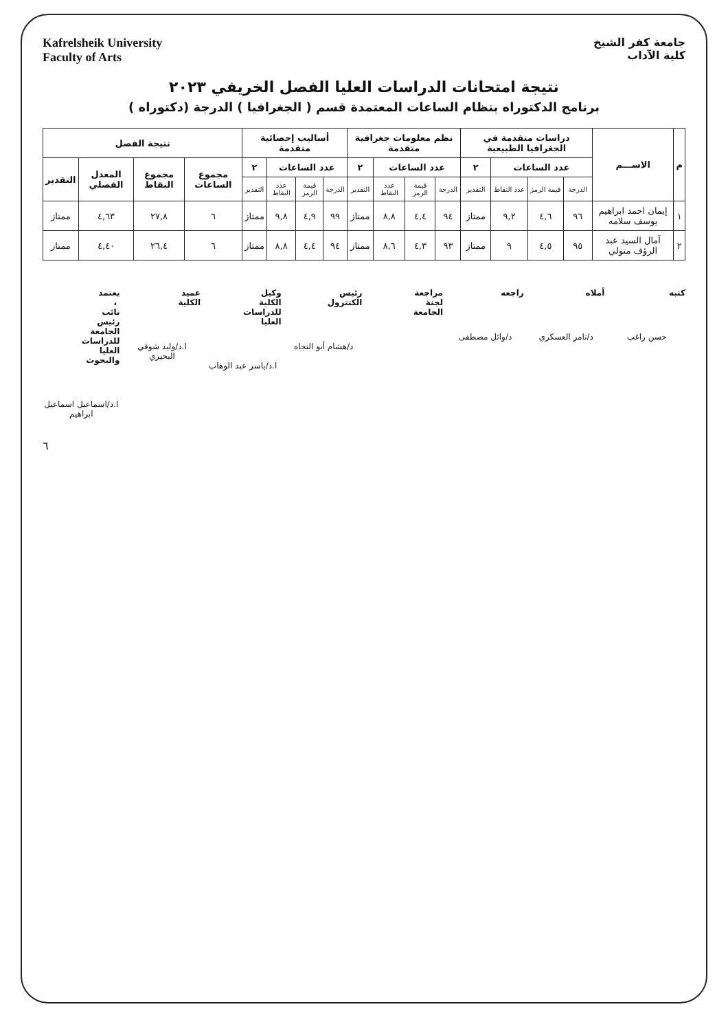جامعة كفر الشيخ
كلية الآداب
Kafrelsheik University
Faculty of Arts
نتيجة امتحانات الدراسات العليا الفصل الخريفي ٢٠٢٣
برنامج الدكتوراه بنظام الساعات المعتمدة قسم ( الجغرافيا ) الدرجة (دكتوراه )
| م | الاســـم | دراسات متقدمة في الجغرافيا الطبيعية | | | | نظم معلومات جغرافية متقدمة | | | | أساليب إحصائية متقدمة | | | | نتيجة الفصل | | | |
| --- | --- | --- | --- | --- | --- | --- | --- | --- | --- | --- | --- | --- | --- | --- | --- | --- | --- |
| | | عدد الساعات | | | ٢ | عدد الساعات | | | ٢ | عدد الساعات | | | ٢ | مجموع الساعات | مجموع النقاط | المعدل الفصلي | التقدير |
| | | الدرجة | قيمة الرمز | عدد النقاط | التقدير | الدرجة | قيمة الرمز | عدد النقاط | التقدير | الدرجة | قيمة الرمز | عدد النقاط | التقدير | | | | |
| ١ | إيمان احمد ابراهيم يوسف سلامه | ٩٦ | ٤,٦ | ٩,٢ | ممتاز | ٩٤ | ٤,٤ | ٨,٨ | ممتاز | ٩٩ | ٤,٩ | ٩,٨ | ممتاز | ٦ | ٢٧,٨ | ٤,٦٣ | ممتاز |
| ٢ | آمال السيد عبد الرؤف متولي | ٩٥ | ٤,٥ | ٩ | ممتاز | ٩٣ | ٤,٣ | ٨,٦ | ممتاز | ٩٤ | ٤,٤ | ٨,٨ | ممتاز | ٦ | ٢٦,٤ | ٤,٤٠ | ممتاز |
كتبه
حسن راغب
أملاه
د/تامر العسكري
راجعه
د/وائل مصطفى
مراجعة لجنة الجامعة رئيس الكنترول
د/هشام أبو النجاه
وكيل الكلية للدراسات العليا
ا.د/ياسر عبد الوهاب
عميد الكلية
ا.د/وليد شوقي البحيري
يعتمد ، نائب رئيس الجامعة للدراسات العليا والبحوث
ا.د/اسماعيل اسماعيل ابراهيم
٦